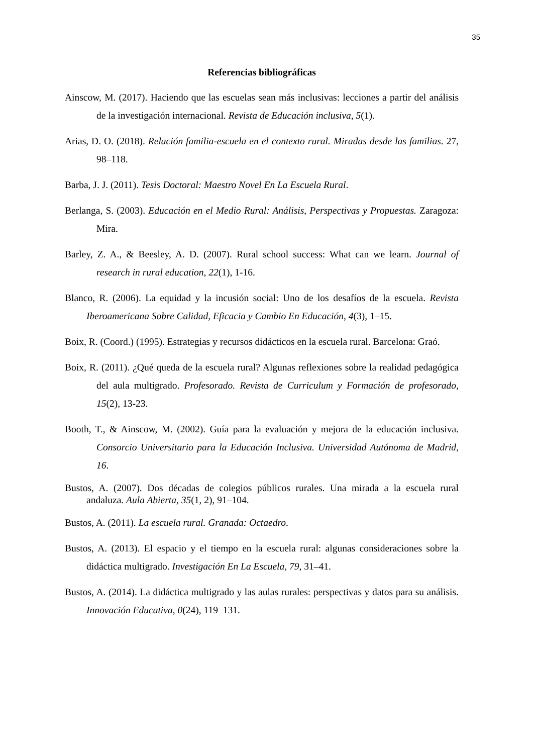35
Referencias bibliográficas
Ainscow, M. (2017). Haciendo que las escuelas sean más inclusivas: lecciones a partir del análisis de la investigación internacional. Revista de Educación inclusiva, 5(1).
Arias, D. O. (2018). Relación familia-escuela en el contexto rural. Miradas desde las familias. 27, 98–118.
Barba, J. J. (2011). Tesis Doctoral: Maestro Novel En La Escuela Rural.
Berlanga, S. (2003). Educación en el Medio Rural: Análisis, Perspectivas y Propuestas. Zaragoza: Mira.
Barley, Z. A., & Beesley, A. D. (2007). Rural school success: What can we learn. Journal of research in rural education, 22(1), 1-16.
Blanco, R. (2006). La equidad y la incusión social: Uno de los desafíos de la escuela. Revista Iberoamericana Sobre Calidad, Eficacia y Cambio En Educación, 4(3), 1–15.
Boix, R. (Coord.) (1995). Estrategias y recursos didácticos en la escuela rural. Barcelona: Graó.
Boix, R. (2011). ¿Qué queda de la escuela rural? Algunas reflexiones sobre la realidad pedagógica del aula multigrado. Profesorado. Revista de Curriculum y Formación de profesorado, 15(2), 13-23.
Booth, T., & Ainscow, M. (2002). Guía para la evaluación y mejora de la educación inclusiva. Consorcio Universitario para la Educación Inclusiva. Universidad Autónoma de Madrid, 16.
Bustos, A. (2007). Dos décadas de colegios públicos rurales. Una mirada a la escuela rural andaluza. Aula Abierta, 35(1, 2), 91–104.
Bustos, A. (2011). La escuela rural. Granada: Octaedro.
Bustos, A. (2013). El espacio y el tiempo en la escuela rural: algunas consideraciones sobre la didáctica multigrado. Investigación En La Escuela, 79, 31–41.
Bustos, A. (2014). La didáctica multigrado y las aulas rurales: perspectivas y datos para su análisis. Innovación Educativa, 0(24), 119–131.